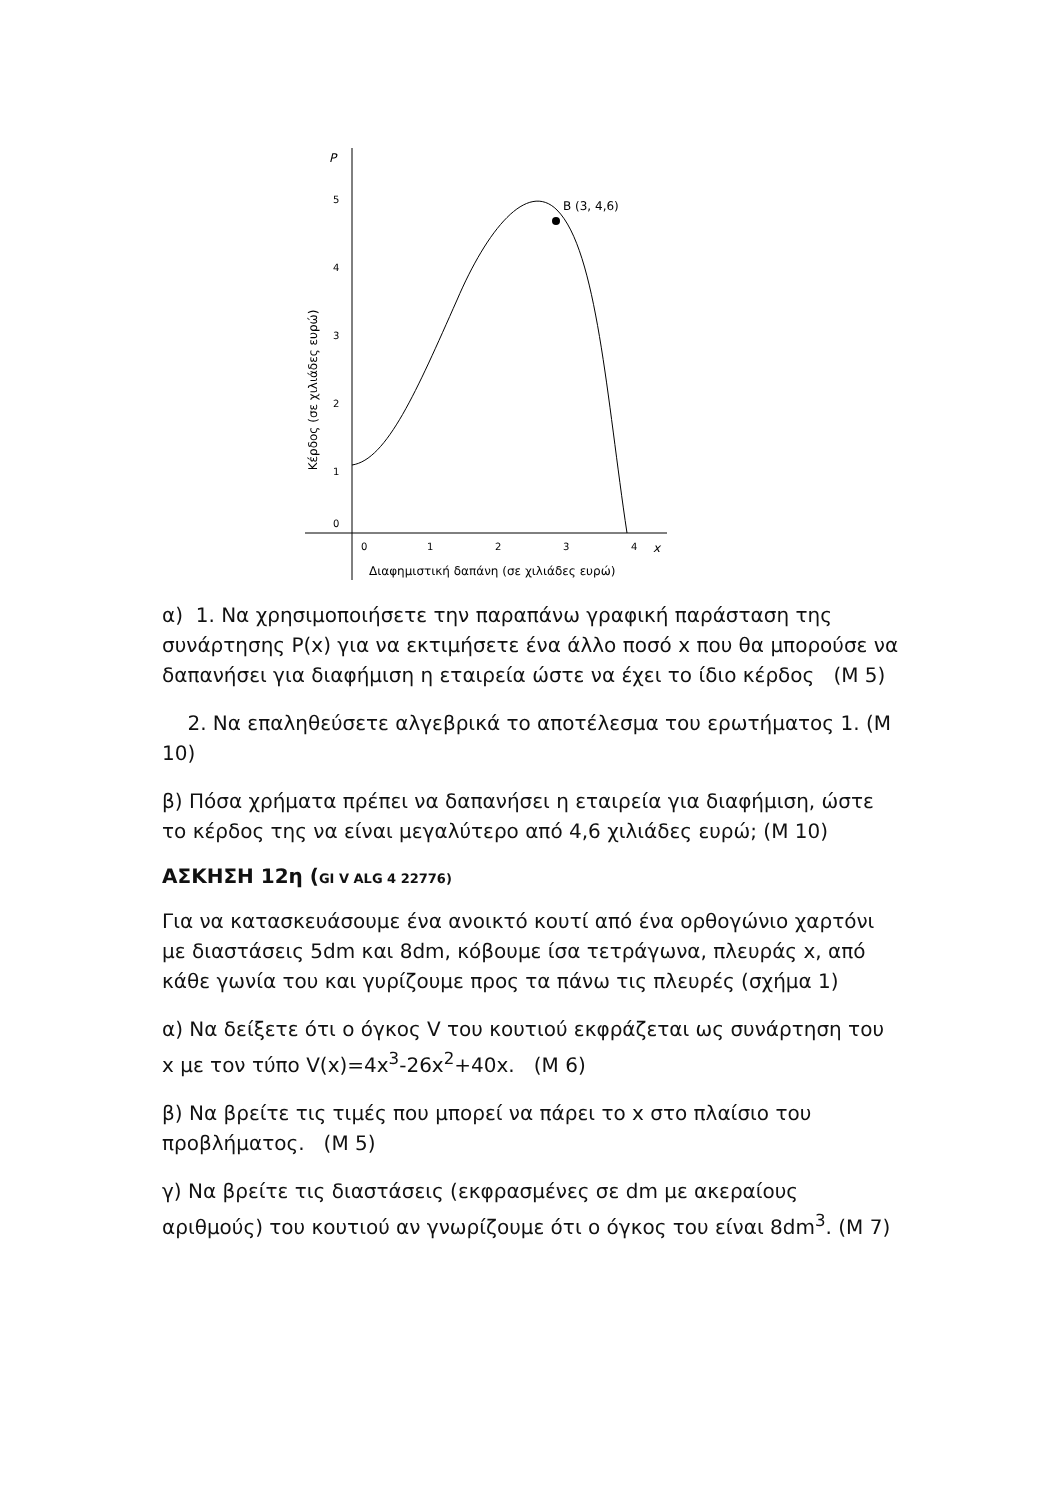P
5
4
3
2
1
0
0
1
2
3
4
x
Διαφημιστική δαπάνη (σε χιλιάδες ευρώ)
Κέρδος (σε χιλιάδες ευρώ)
B (3, 4,6)
α) 1. Να χρησιμοποιήσετε την παραπάνω γραφική παράσταση της συνάρτησης P(x) για να εκτιμήσετε ένα άλλο ποσό x που θα μπορούσε να δαπανήσει για διαφήμιση η εταιρεία ώστε να έχει το ίδιο κέρδος (Μ 5)
2. Να επαληθεύσετε αλγεβρικά το αποτέλεσμα του ερωτήματος 1. (Μ 10)
β) Πόσα χρήματα πρέπει να δαπανήσει η εταιρεία για διαφήμιση, ώστε το κέρδος της να είναι μεγαλύτερο από 4,6 χιλιάδες ευρώ; (Μ 10)
ΑΣΚΗΣΗ 12η (GI V ALG 4 22776)
Για να κατασκευάσουμε ένα ανοικτό κουτί από ένα ορθογώνιο χαρτόνι με διαστάσεις 5dm και 8dm, κόβουμε ίσα τετράγωνα, πλευράς x, από κάθε γωνία του και γυρίζουμε προς τα πάνω τις πλευρές (σχήμα 1)
α) Να δείξετε ότι ο όγκος V του κουτιού εκφράζεται ως συνάρτηση του x με τον τύπο V(x)=4x<sup>3</sup>-26x<sup>2</sup>+40x. (Μ 6)
β) Να βρείτε τις τιμές που μπορεί να πάρει το x στο πλαίσιο του προβλήματος. (Μ 5)
γ) Να βρείτε τις διαστάσεις (εκφρασμένες σε dm με ακεραίους αριθμούς) του κουτιού αν γνωρίζουμε ότι ο όγκος του είναι 8dm<sup>3</sup>. (Μ 7)